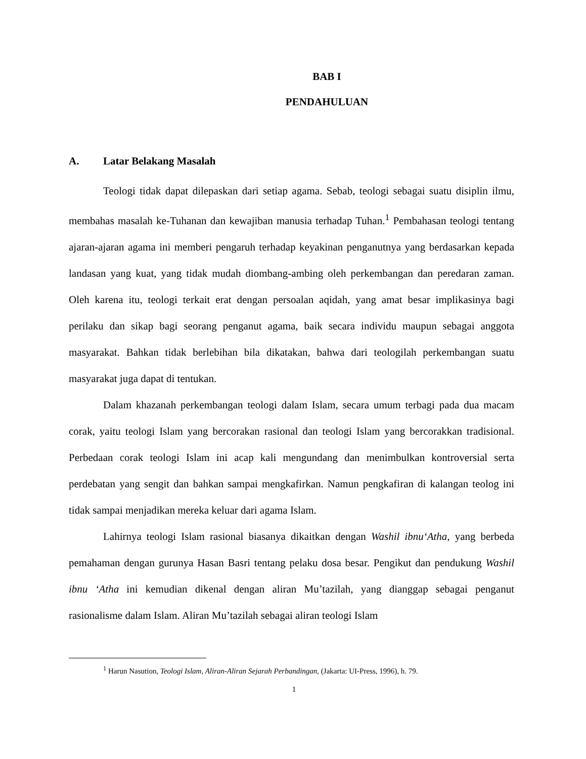BAB I
PENDAHULUAN
A. Latar Belakang Masalah
Teologi tidak dapat dilepaskan dari setiap agama. Sebab, teologi sebagai suatu disiplin ilmu, membahas masalah ke-Tuhanan dan kewajiban manusia terhadap Tuhan.<sup>1</sup> Pembahasan teologi tentang ajaran-ajaran agama ini memberi pengaruh terhadap keyakinan penganutnya yang berdasarkan kepada landasan yang kuat, yang tidak mudah diombang-ambing oleh perkembangan dan peredaran zaman. Oleh karena itu, teologi terkait erat dengan persoalan aqidah, yang amat besar implikasinya bagi perilaku dan sikap bagi seorang penganut agama, baik secara individu maupun sebagai anggota masyarakat. Bahkan tidak berlebihan bila dikatakan, bahwa dari teologilah perkembangan suatu masyarakat juga dapat di tentukan.
Dalam khazanah perkembangan teologi dalam Islam, secara umum terbagi pada dua macam corak, yaitu teologi Islam yang bercorakan rasional dan teologi Islam yang bercorakkan tradisional. Perbedaan corak teologi Islam ini acap kali mengundang dan menimbulkan kontroversial serta perdebatan yang sengit dan bahkan sampai mengkafirkan. Namun pengkafiran di kalangan teolog ini tidak sampai menjadikan mereka keluar dari agama Islam.
Lahirnya teologi Islam rasional biasanya dikaitkan dengan Washil ibnu‘Atha, yang berbeda pemahaman dengan gurunya Hasan Basri tentang pelaku dosa besar. Pengikut dan pendukung Washil ibnu ‘Atha ini kemudian dikenal dengan aliran Mu’tazilah, yang dianggap sebagai penganut rasionalisme dalam Islam. Aliran Mu’tazilah sebagai aliran teologi Islam
<sup>1</sup> Harun Nasution, Teologi Islam, Aliran-Aliran Sejarah Perbandingan, (Jakarta: UI-Press, 1996), h. 79.
1